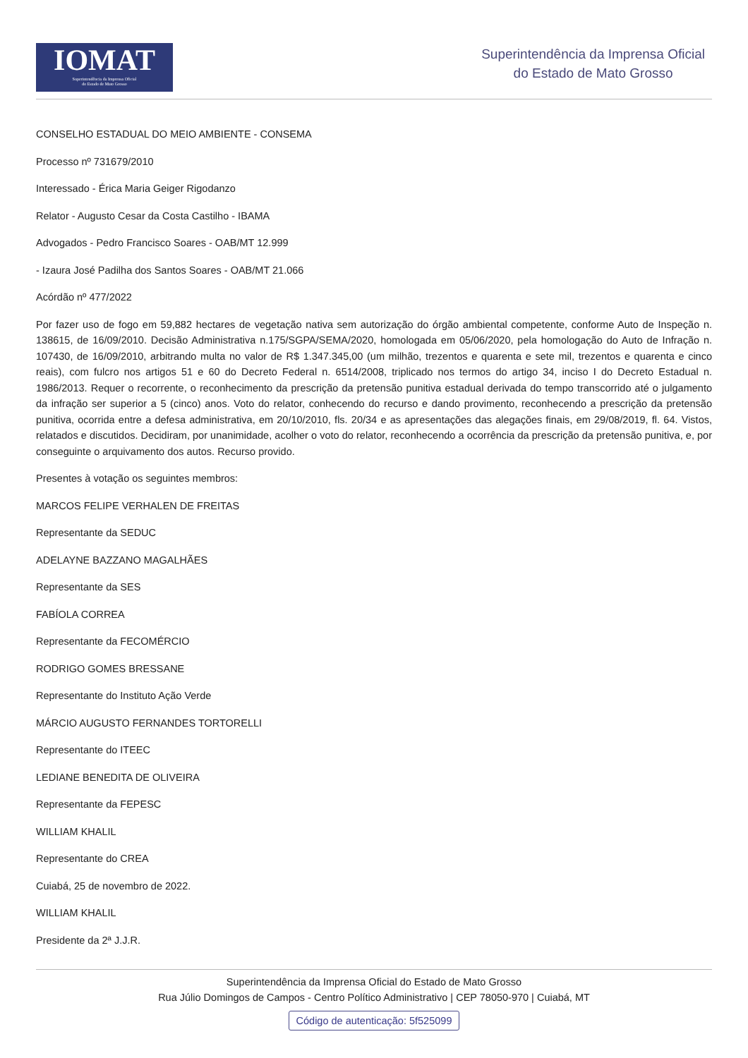IOMAT
Superintendência da Imprensa Oficial
do Estado de Mato Grosso
Superintendência da Imprensa Oficial
do Estado de Mato Grosso
CONSELHO ESTADUAL DO MEIO AMBIENTE - CONSEMA
Processo nº 731679/2010
Interessado - Érica Maria Geiger Rigodanzo
Relator - Augusto Cesar da Costa Castilho - IBAMA
Advogados - Pedro Francisco Soares - OAB/MT 12.999
- Izaura José Padilha dos Santos Soares - OAB/MT 21.066
Acórdão nº 477/2022
Por fazer uso de fogo em 59,882 hectares de vegetação nativa sem autorização do órgão ambiental competente, conforme Auto de Inspeção n. 138615, de 16/09/2010. Decisão Administrativa n.175/SGPA/SEMA/2020, homologada em 05/06/2020, pela homologação do Auto de Infração n. 107430, de 16/09/2010, arbitrando multa no valor de R$ 1.347.345,00 (um milhão, trezentos e quarenta e sete mil, trezentos e quarenta e cinco reais), com fulcro nos artigos 51 e 60 do Decreto Federal n. 6514/2008, triplicado nos termos do artigo 34, inciso I do Decreto Estadual n. 1986/2013. Requer o recorrente, o reconhecimento da prescrição da pretensão punitiva estadual derivada do tempo transcorrido até o julgamento da infração ser superior a 5 (cinco) anos. Voto do relator, conhecendo do recurso e dando provimento, reconhecendo a prescrição da pretensão punitiva, ocorrida entre a defesa administrativa, em 20/10/2010, fls. 20/34 e as apresentações das alegações finais, em 29/08/2019, fl. 64. Vistos, relatados e discutidos. Decidiram, por unanimidade, acolher o voto do relator, reconhecendo a ocorrência da prescrição da pretensão punitiva, e, por conseguinte o arquivamento dos autos. Recurso provido.
Presentes à votação os seguintes membros:
MARCOS FELIPE VERHALEN DE FREITAS
Representante da SEDUC
ADELAYNE BAZZANO MAGALHÃES
Representante da SES
FABÍOLA CORREA
Representante da FECOMÉRCIO
RODRIGO GOMES BRESSANE
Representante do Instituto Ação Verde
MÁRCIO AUGUSTO FERNANDES TORTORELLI
Representante do ITEEC
LEDIANE BENEDITA DE OLIVEIRA
Representante da FEPESC
WILLIAM KHALIL
Representante do CREA
Cuiabá, 25 de novembro de 2022.
WILLIAM KHALIL
Presidente da 2ª J.J.R.
Superintendência da Imprensa Oficial do Estado de Mato Grosso
Rua Júlio Domingos de Campos - Centro Político Administrativo | CEP 78050-970 | Cuiabá, MT
Código de autenticação: 5f525099